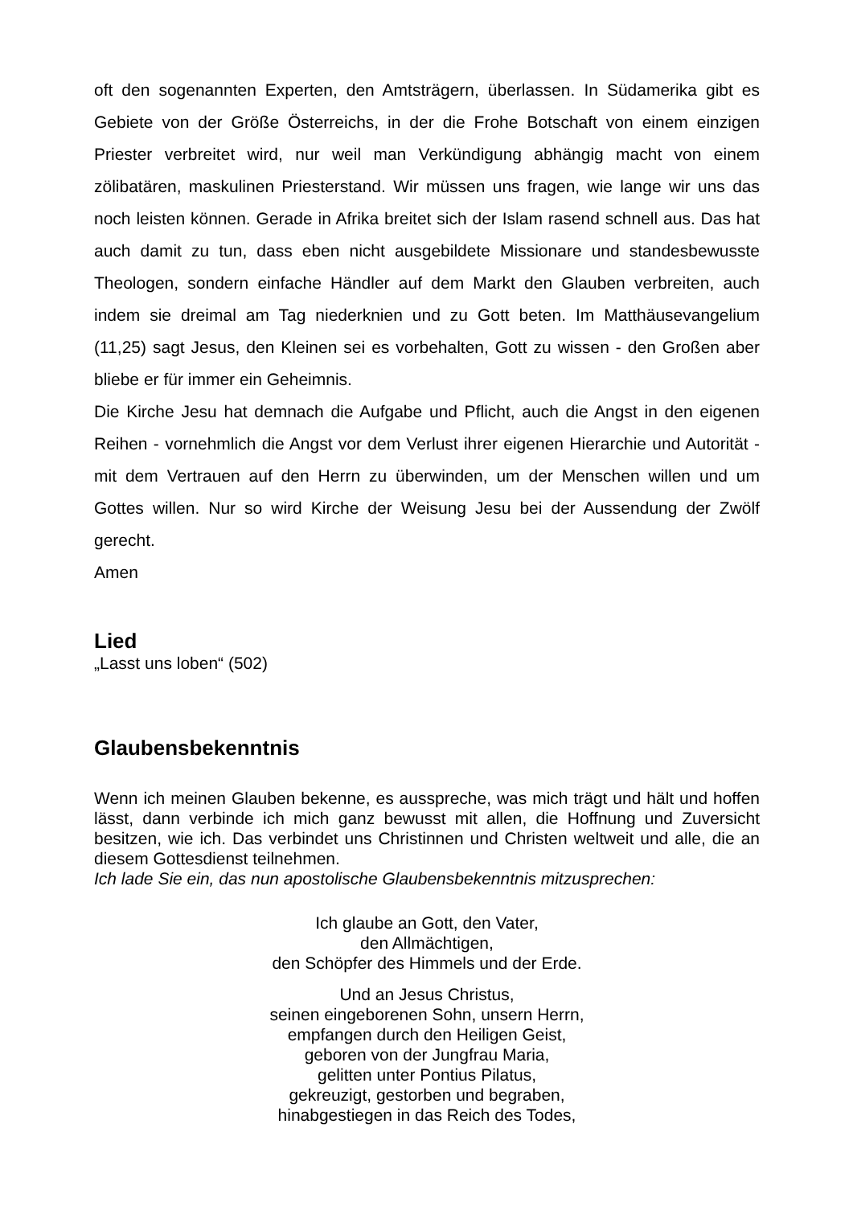oft den sogenannten Experten, den Amtsträgern, überlassen. In Südamerika gibt es Gebiete von der Größe Österreichs, in der die Frohe Botschaft von einem einzigen Priester verbreitet wird, nur weil man Verkündigung abhängig macht von einem zölibatären, maskulinen Priesterstand. Wir müssen uns fragen, wie lange wir uns das noch leisten können. Gerade in Afrika breitet sich der Islam rasend schnell aus. Das hat auch damit zu tun, dass eben nicht ausgebildete Missionare und standesbewusste Theologen, sondern einfache Händler auf dem Markt den Glauben verbreiten, auch indem sie dreimal am Tag niederknien und zu Gott beten. Im Matthäusevangelium (11,25) sagt Jesus, den Kleinen sei es vorbehalten, Gott zu wissen - den Großen aber bliebe er für immer ein Geheimnis.
Die Kirche Jesu hat demnach die Aufgabe und Pflicht, auch die Angst in den eigenen Reihen - vornehmlich die Angst vor dem Verlust ihrer eigenen Hierarchie und Autorität - mit dem Vertrauen auf den Herrn zu überwinden, um der Menschen willen und um Gottes willen. Nur so wird Kirche der Weisung Jesu bei der Aussendung der Zwölf gerecht.
Amen
Lied
„Lasst uns loben“ (502)
Glaubensbekenntnis
Wenn ich meinen Glauben bekenne, es ausspreche, was mich trägt und hält und hoffen lässt, dann verbinde ich mich ganz bewusst mit allen, die Hoffnung und Zuversicht besitzen, wie ich. Das verbindet uns Christinnen und Christen weltweit und alle, die an diesem Gottesdienst teilnehmen.
Ich lade Sie ein, das nun apostolische Glaubensbekenntnis mitzusprechen:
Ich glaube an Gott, den Vater,
den Allmächtigen,
den Schöpfer des Himmels und der Erde.
Und an Jesus Christus,
seinen eingeborenen Sohn, unsern Herrn,
empfangen durch den Heiligen Geist,
geboren von der Jungfrau Maria,
gelitten unter Pontius Pilatus,
gekreuzigt, gestorben und begraben,
hinabgestiegen in das Reich des Todes,